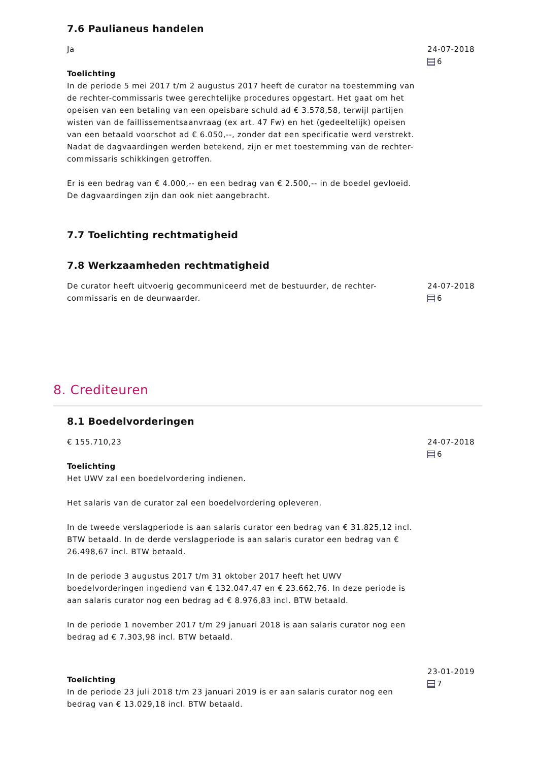7.6 Paulianeus handelen
Ja
Toelichting
In de periode 5 mei 2017 t/m 2 augustus 2017 heeft de curator na toestemming van de rechter-commissaris twee gerechtelijke procedures opgestart. Het gaat om het opeisen van een betaling van een opeisbare schuld ad € 3.578,58, terwijl partijen wisten van de faillissementsaanvraag (ex art. 47 Fw) en het (gedeeltelijk) opeisen van een betaald voorschot ad € 6.050,--, zonder dat een specificatie werd verstrekt. Nadat de dagvaardingen werden betekend, zijn er met toestemming van de rechter-commissaris schikkingen getroffen.
Er is een bedrag van € 4.000,-- en een bedrag van € 2.500,-- in de boedel gevloeid. De dagvaardingen zijn dan ook niet aangebracht.
24-07-2018
6
7.7 Toelichting rechtmatigheid
7.8 Werkzaamheden rechtmatigheid
De curator heeft uitvoerig gecommuniceerd met de bestuurder, de rechter-commissaris en de deurwaarder.
24-07-2018
6
8. Crediteuren
8.1 Boedelvorderingen
€ 155.710,23
Toelichting
Het UWV zal een boedelvordering indienen.
Het salaris van de curator zal een boedelvordering opleveren.
In de tweede verslagperiode is aan salaris curator een bedrag van € 31.825,12 incl. BTW betaald. In de derde verslagperiode is aan salaris curator een bedrag van € 26.498,67 incl. BTW betaald.
In de periode 3 augustus 2017 t/m 31 oktober 2017 heeft het UWV boedelvorderingen ingediend van € 132.047,47 en € 23.662,76. In deze periode is aan salaris curator nog een bedrag ad € 8.976,83 incl. BTW betaald.
In de periode 1 november 2017 t/m 29 januari 2018 is aan salaris curator nog een bedrag ad € 7.303,98 incl. BTW betaald.
24-07-2018
6
Toelichting
In de periode 23 juli 2018 t/m 23 januari 2019 is er aan salaris curator nog een bedrag van € 13.029,18 incl. BTW betaald.
23-01-2019
7